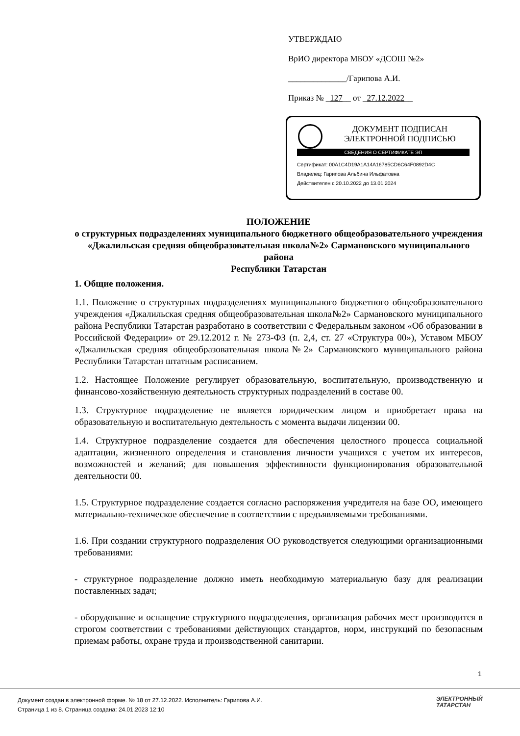УТВЕРЖДАЮ
ВрИО директора МБОУ «ДСОШ №2»
______________/Гарипова А.И.
Приказ № _127__ от _27.12.2022__
ДОКУМЕНТ ПОДПИСАН
ЭЛЕКТРОННОЙ ПОДПИСЬЮ
СВЕДЕНИЯ О СЕРТИФИКАТЕ ЭП
Сертификат: 00A1C4D19A1A14A16785CD6C64F0892D4C
Владелец: Гарипова Альбина Ильфатовна
Действителен с 20.10.2022 до 13.01.2024
ПОЛОЖЕНИЕ
о структурных подразделениях муниципального бюджетного общеобразовательного учреждения «Джалильская средняя общеобразовательная школа№2» Сармановского муниципального района
Республики Татарстан
1. Общие положения.
1.1. Положение о структурных подразделениях муниципального бюджетного общеобразовательного учреждения «Джалильская средняя общеобразовательная школа№2» Сармановского муниципального района Республики Татарстан разработано в соответствии с Федеральным законом «Об образовании в Российской Федерации» от 29.12.2012 г. № 273-ФЗ (п. 2,4, ст. 27 «Структура 00»), Уставом МБОУ «Джалильская средняя общеобразовательная школа№2» Сармановского муниципального района Республики Татарстан штатным расписанием.
1.2. Настоящее Положение регулирует образовательную, воспитательную, производственную и финансово-хозяйственную деятельность структурных подразделений в составе 00.
1.3. Структурное подразделение не является юридическим лицом и приобретает права на образовательную и воспитательную деятельность с момента выдачи лицензии 00.
1.4. Структурное подразделение создается для обеспечения целостного процесса социальной адаптации, жизненного определения и становления личности учащихся с учетом их интересов, возможностей и желаний; для повышения эффективности функционирования образовательной деятельности 00.
1.5. Структурное подразделение создается согласно распоряжения учредителя на базе ОО, имеющего материально-техническое обеспечение в соответствии с предъявляемыми требованиями.
1.6. При создании структурного подразделения ОО руководствуется следующими организационными требованиями:
- структурное подразделение должно иметь необходимую материальную базу для реализации поставленных задач;
- оборудование и оснащение структурного подразделения, организация рабочих мест производится в строгом соответствии с требованиями действующих стандартов, норм, инструкций по безопасным приемам работы, охране труда и производственной санитарии.
1
Документ создан в электронной форме. № 18 от 27.12.2022. Исполнитель: Гарипова А.И.
Страница 1 из 8. Страница создана: 24.01.2023 12:10
ЭЛЕКТРОННЫЙ
ТАТАРСТАН